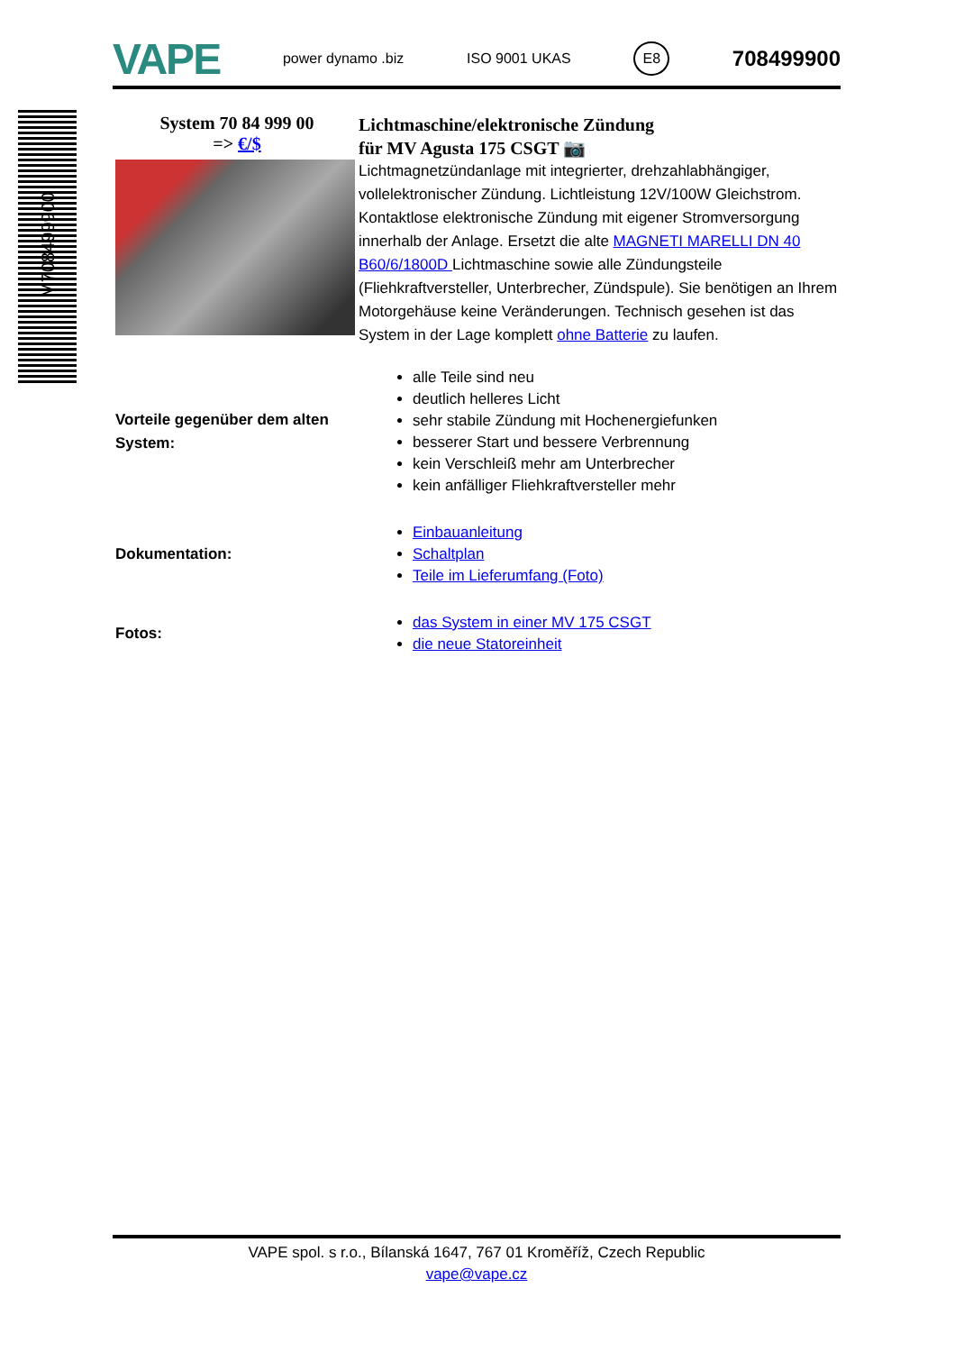VAPE power dynamo .biz ISO 9001 UKAS E8 708499900
M708499900
System 70 84 999 00
=> €/$
Lichtmaschine/elektronische Zündung
für MV Agusta 175 CSGT 📷
Lichtmagnetzündanlage mit integrierter, drehzahlabhängiger, vollelektronischer Zündung. Lichtleistung 12V/100W Gleichstrom. Kontaktlose elektronische Zündung mit eigener Stromversorgung innerhalb der Anlage. Ersetzt die alte MAGNETI MARELLI DN 40 B60/6/1800D Lichtmaschine sowie alle Zündungsteile (Fliehkraftversteller, Unterbrecher, Zündspule). Sie benötigen an Ihrem Motorgehäuse keine Veränderungen. Technisch gesehen ist das System in der Lage komplett ohne Batterie zu laufen.
Vorteile gegenüber dem alten System:
alle Teile sind neu
deutlich helleres Licht
sehr stabile Zündung mit Hochenergiefunken
besserer Start und bessere Verbrennung
kein Verschleiß mehr am Unterbrecher
kein anfälliger Fliehkraftversteller mehr
Dokumentation:
Einbauanleitung
Schaltplan
Teile im Lieferumfang (Foto)
Fotos:
das System in einer MV 175 CSGT
die neue Statoreinheit
VAPE spol. s r.o., Bílanská 1647, 767 01 Kroměříž, Czech Republic
vape@vape.cz